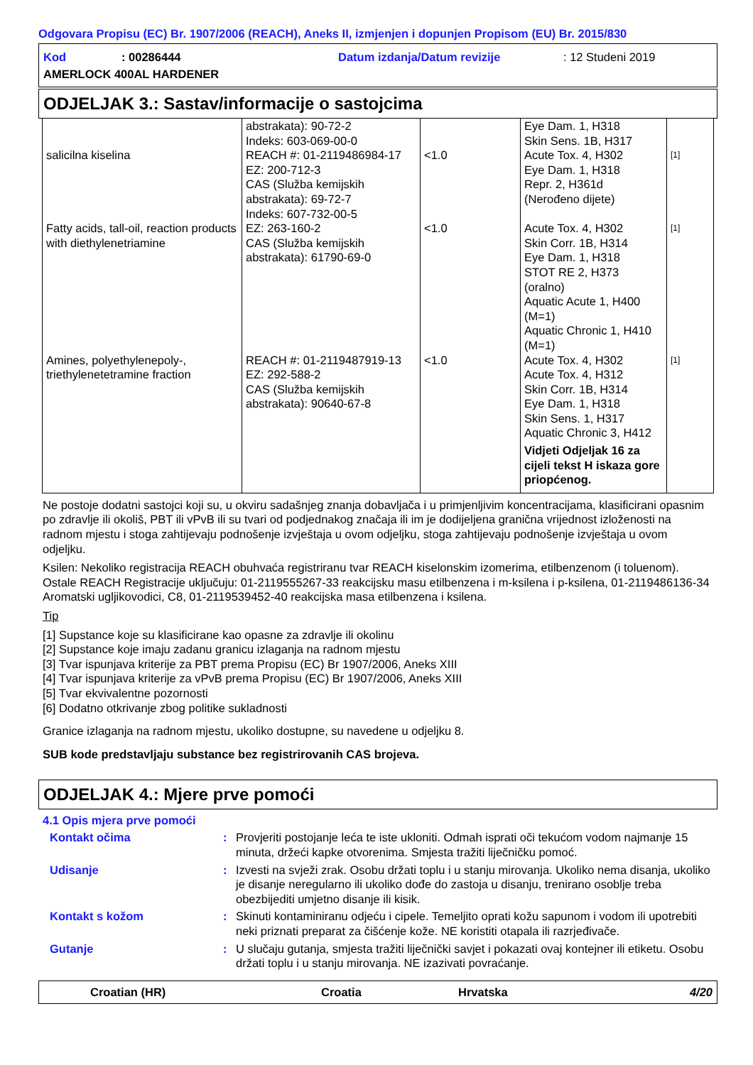Odgovara Propisu (EC) Br. 1907/2006 (REACH), Aneks II, izmjenjen i dopunjen Propisom (EU) Br. 2015/830
Kod: 00286444 Datum izdanja/Datum revizije: 12 Studeni 2019
AMERLOCK 400AL HARDENER
ODJELJAK 3.: Sastav/informacije o sastojcima
| salicilna kiselina | abstrakata): 90-72-2 Indeks: 603-069-00-0 REACH #: 01-2119486984-17 EZ: 200-712-3 CAS (Služba kemijskih abstrakata): 69-72-7 Indeks: 607-732-00-5 | <1.0 | Eye Dam. 1, H318 Skin Sens. 1B, H317 Acute Tox. 4, H302 Eye Dam. 1, H318 Repr. 2, H361d (Nerođeno dijete) | [1] |
| Fatty acids, tall-oil, reaction products with diethylenetriamine | EZ: 263-160-2 CAS (Služba kemijskih abstrakata): 61790-69-0 | <1.0 | Acute Tox. 4, H302 Skin Corr. 1B, H314 Eye Dam. 1, H318 STOT RE 2, H373 (oralno) Aquatic Acute 1, H400 (M=1) Aquatic Chronic 1, H410 (M=1) | [1] |
| Amines, polyethylenepoly-, triethylenetetramine fraction | REACH #: 01-2119487919-13 EZ: 292-588-2 CAS (Služba kemijskih abstrakata): 90640-67-8 | <1.0 | Acute Tox. 4, H302 Acute Tox. 4, H312 Skin Corr. 1B, H314 Eye Dam. 1, H318 Skin Sens. 1, H317 Aquatic Chronic 3, H412 Vidjeti Odjeljak 16 za cijeli tekst H iskaza gore priopćenog. | [1] |
Ne postoje dodatni sastojci koji su, u okviru sadašnjeg znanja dobavljača i u primjenljivim koncentracijama, klasificirani opasnim po zdravlje ili okoliš, PBT ili vPvB ili su tvari od podjednakog značaja ili im je dodijeljena granična vrijednost izloženosti na radnom mjestu i stoga zahtijevaju podnošenje izvještaja u ovom odjeljku, stoga zahtijevaju podnošenje izvještaja u ovom odjeljku.
Ksilen: Nekoliko registracija REACH obuhvaća registriranu tvar REACH kiselonskim izomerima, etilbenzenom (i toluenom). Ostale REACH Registracije uključuju: 01-2119555267-33 reakcijsku masu etilbenzena i m-ksilena i p-ksilena, 01-2119486136-34 Aromatski ugljikovodici, C8, 01-2119539452-40 reakcijska masa etilbenzena i ksilena.
Tip
[1] Supstance koje su klasificirane kao opasne za zdravlje ili okolinu
[2] Supstance koje imaju zadanu granicu izlaganja na radnom mjestu
[3] Tvar ispunjava kriterije za PBT prema Propisu (EC) Br 1907/2006, Aneks XIII
[4] Tvar ispunjava kriterije za vPvB prema Propisu (EC) Br 1907/2006, Aneks XIII
[5] Tvar ekvivalentne pozornosti
[6] Dodatno otkrivanje zbog politike sukladnosti
Granice izlaganja na radnom mjestu, ukoliko dostupne, su navedene u odjeljku 8.
SUB kode predstavljaju substance bez registrirovanih CAS brojeva.
ODJELJAK 4.: Mjere prve pomoći
4.1 Opis mjera prve pomoći
| Kontakt očima | : | Provjeriti postojanje leća te iste ukloniti. Odmah isprati oči tekućom vodom najmanje 15 minuta, držeći kapke otvorenima. Smjesta tražiti liječničku pomoć. |
| Udisanje | : | Izvesti na svježi zrak. Osobu držati toplu i u stanju mirovanja. Ukoliko nema disanja, ukoliko je disanje neregularno ili ukoliko dođe do zastoja u disanju, trenirano osoblje treba obezbijediti umjetno disanje ili kisik. |
| Kontakt s kožom | : | Skinuti kontaminiranu odjeću i cipele. Temeljito oprati kožu sapunom i vodom ili upotrebiti neki priznati preparat za čišćenje kože. NE koristiti otapala ili razrjeđivače. |
| Gutanje | : | U slučaju gutanja, smjesta tražiti liječnički savjet i pokazati ovaj kontejner ili etiketu. Osobu držati toplu i u stanju mirovanja. NE izazivati povraćanje. |
Croatian (HR) Croatia Hrvatska 4/20